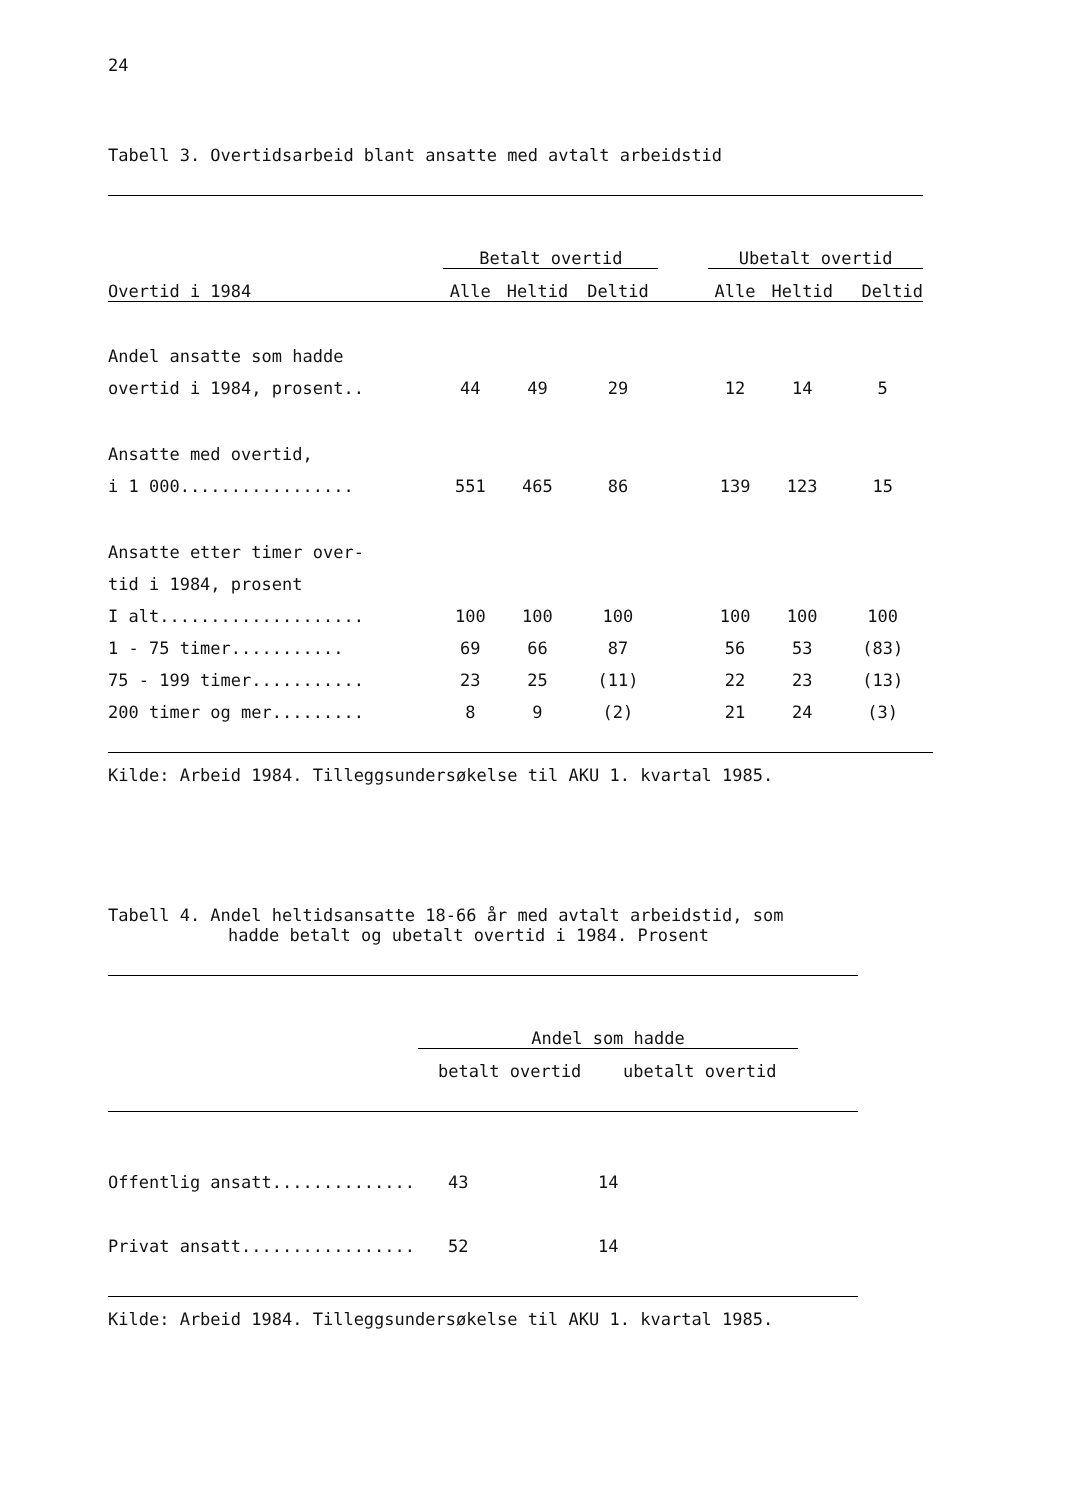24
Tabell 3. Overtidsarbeid blant ansatte med avtalt arbeidstid
| | Betalt overtid | | | | Ubetalt overtid | | |
| --- | --- | --- | --- | --- | --- | --- | --- |
| Overtid i 1984 | Alle | Heltid | Deltid | | Alle | Heltid | Deltid |
| Andel ansatte som hadde | | | | | | | |
| overtid i 1984, prosent.. | 44 | 49 | 29 | | 12 | 14 | 5 |
| Ansatte med overtid, | | | | | | | |
| i 1 000................. | 551 | 465 | 86 | | 139 | 123 | 15 |
| Ansatte etter timer over- | | | | | | | |
| tid i 1984, prosent | | | | | | | |
| I alt.................... | 100 | 100 | 100 | | 100 | 100 | 100 |
| 1 - 75 timer........... | 69 | 66 | 87 | | 56 | 53 | (83) |
| 75 - 199 timer........... | 23 | 25 | (11) | | 22 | 23 | (13) |
| 200 timer og mer......... | 8 | 9 | (2) | | 21 | 24 | (3) |
Kilde: Arbeid 1984. Tilleggsundersøkelse til AKU 1. kvartal 1985.
Tabell 4. Andel heltidsansatte 18-66 år med avtalt arbeidstid, som
hadde betalt og ubetalt overtid i 1984. Prosent
| | Andel som hadde | | |
| --- | --- | --- | --- |
| | betalt overtid | ubetalt overtid | |
| Offentlig ansatt.............. | 43 | 14 |
| Privat ansatt................. | 52 | 14 |
Kilde: Arbeid 1984. Tilleggsundersøkelse til AKU 1. kvartal 1985.